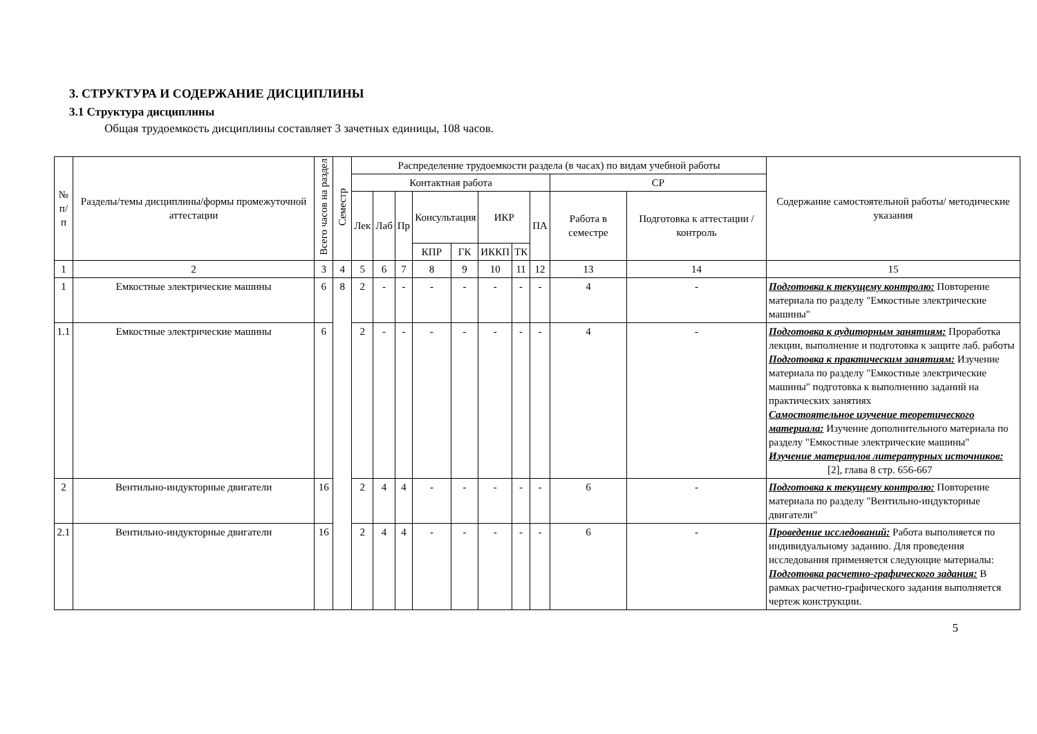3. СТРУКТУРА И СОДЕРЖАНИЕ ДИСЦИПЛИНЫ
3.1 Структура дисциплины
Общая трудоемкость дисциплины составляет 3 зачетных единицы, 108 часов.
| № п/п | Разделы/темы дисциплины/формы промежуточной аттестации | Всего часов на раздел | Семестр | Распределение трудоемкости раздела (в часах) по видам учебной работы | | | | | | | | | | Содержание самостоятельной работы/ методические указания |
| --- | --- | --- | --- | --- | --- | --- | --- | --- | --- | --- | --- | --- | --- | --- |
| | | | | Контактная работа | | | | | | | | СР | | |
| | | | | Лек | Лаб | Пр | Консультация | | ИКР | | ПА | Работа в семестре | Подготовка к аттестации /контроль | |
| | | | | | | | КПР | ГК | ИККП | ТК | | | | |
| 1 | 2 | 3 | 4 | 5 | 6 | 7 | 8 | 9 | 10 | 11 | 12 | 13 | 14 | 15 |
| 1 | Емкостные электрические машины | 6 | 8 | 2 | - | - | - | - | - | - | - | 4 | - | Подготовка к текущему контролю: Повторение материала по разделу "Емкостные электрические машины" |
| 1.1 | Емкостные электрические машины | 6 | | 2 | - | - | - | - | - | - | - | 4 | - | Подготовка к аудиторным занятиям: Проработка лекции, выполнение и подготовка к защите лаб. работы Подготовка к практическим занятиям: Изучение материала по разделу "Емкостные электрические машины" подготовка к выполнению заданий на практических занятиях Самостоятельное изучение теоретического материала: Изучение дополнительного материала по разделу "Емкостные электрические машины" Изучение материалов литературных источников: [2], глава 8 стр. 656-667 |
| 2 | Вентильно-индукторные двигатели | 16 | | 2 | 4 | 4 | - | - | - | - | - | 6 | - | Подготовка к текущему контролю: Повторение материала по разделу "Вентильно-индукторные двигатели" |
| 2.1 | Вентильно-индукторные двигатели | 16 | | 2 | 4 | 4 | - | - | - | - | - | 6 | - | Проведение исследований: Работа выполняется по индивидуальному заданию. Для проведения исследования применяется следующие материалы: Подготовка расчетно-графического задания: В рамках расчетно-графического задания выполняется чертеж конструкции. |
5